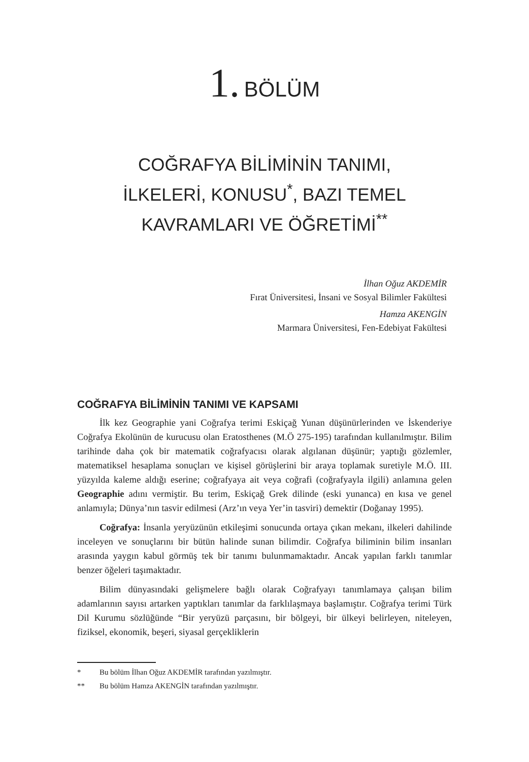1. BÖLÜM
COĞRAFYA BİLİMİNİN TANIMI,
İLKELERİ, KONUSU<sup>*</sup>, BAZI TEMEL
KAVRAMLARI VE ÖĞRETİMİ<sup>**</sup>
İlhan Oğuz AKDEMİR
Fırat Üniversitesi, İnsani ve Sosyal Bilimler Fakültesi
Hamza AKENGİN
Marmara Üniversitesi, Fen-Edebiyat Fakültesi
COĞRAFYA BİLİMİNİN TANIMI VE KAPSAMI
İlk kez Geographie yani Coğrafya terimi Eskiçağ Yunan düşünürlerinden ve İskenderiye Coğrafya Ekolünün de kurucusu olan Eratosthenes (M.Ö 275-195) tarafından kullanılmıştır. Bilim tarihinde daha çok bir matematik coğrafyacısı olarak algılanan düşünür; yaptığı gözlemler, matematiksel hesaplama sonuçları ve kişisel görüşlerini bir araya toplamak suretiyle M.Ö. III. yüzyılda kaleme aldığı eserine; coğrafyaya ait veya coğrafi (coğrafyayla ilgili) anlamına gelen Geographie adını vermiştir. Bu terim, Eskiçağ Grek dilinde (eski yunanca) en kısa ve genel anlamıyla; Dünya’nın tasvir edilmesi (Arz’ın veya Yer’in tasviri) demektir (Doğanay 1995).
Coğrafya: İnsanla yeryüzünün etkileşimi sonucunda ortaya çıkan mekanı, ilkeleri dahilinde inceleyen ve sonuçlarını bir bütün halinde sunan bilimdir. Coğrafya biliminin bilim insanları arasında yaygın kabul görmüş tek bir tanımı bulunmamaktadır. Ancak yapılan farklı tanımlar benzer öğeleri taşımaktadır.
Bilim dünyasındaki gelişmelere bağlı olarak Coğrafyayı tanımlamaya çalışan bilim adamlarının sayısı artarken yaptıkları tanımlar da farklılaşmaya başlamıştır. Coğrafya terimi Türk Dil Kurumu sözlüğünde “Bir yeryüzü parçasını, bir bölgeyi, bir ülkeyi belirleyen, niteleyen, fiziksel, ekonomik, beşeri, siyasal gerçekliklerin
* Bu bölüm İlhan Oğuz AKDEMİR tarafından yazılmıştır.
** Bu bölüm Hamza AKENGİN tarafından yazılmıştır.